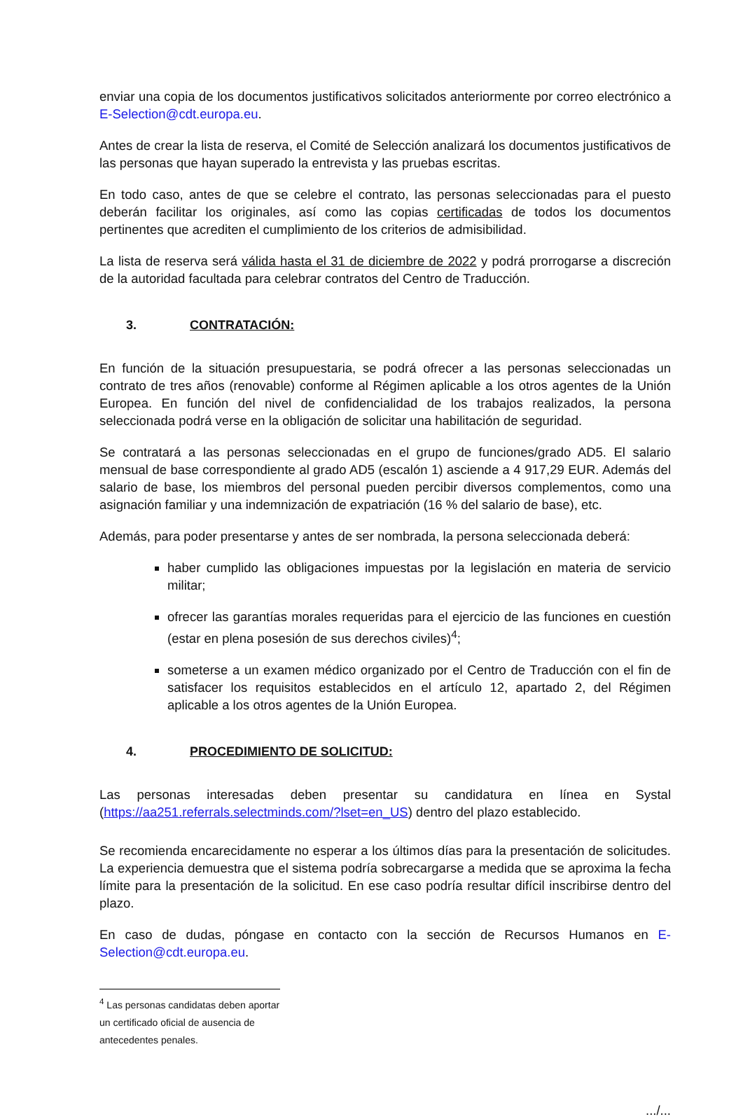enviar una copia de los documentos justificativos solicitados anteriormente por correo electrónico a E-Selection@cdt.europa.eu.
Antes de crear la lista de reserva, el Comité de Selección analizará los documentos justificativos de las personas que hayan superado la entrevista y las pruebas escritas.
En todo caso, antes de que se celebre el contrato, las personas seleccionadas para el puesto deberán facilitar los originales, así como las copias certificadas de todos los documentos pertinentes que acrediten el cumplimiento de los criterios de admisibilidad.
La lista de reserva será válida hasta el 31 de diciembre de 2022 y podrá prorrogarse a discreción de la autoridad facultada para celebrar contratos del Centro de Traducción.
3. CONTRATACIÓN:
En función de la situación presupuestaria, se podrá ofrecer a las personas seleccionadas un contrato de tres años (renovable) conforme al Régimen aplicable a los otros agentes de la Unión Europea. En función del nivel de confidencialidad de los trabajos realizados, la persona seleccionada podrá verse en la obligación de solicitar una habilitación de seguridad.
Se contratará a las personas seleccionadas en el grupo de funciones/grado AD5. El salario mensual de base correspondiente al grado AD5 (escalón 1) asciende a 4 917,29 EUR. Además del salario de base, los miembros del personal pueden percibir diversos complementos, como una asignación familiar y una indemnización de expatriación (16 % del salario de base), etc.
Además, para poder presentarse y antes de ser nombrada, la persona seleccionada deberá:
haber cumplido las obligaciones impuestas por la legislación en materia de servicio militar;
ofrecer las garantías morales requeridas para el ejercicio de las funciones en cuestión (estar en plena posesión de sus derechos civiles)<sup>4</sup>;
someterse a un examen médico organizado por el Centro de Traducción con el fin de satisfacer los requisitos establecidos en el artículo 12, apartado 2, del Régimen aplicable a los otros agentes de la Unión Europea.
4. PROCEDIMIENTO DE SOLICITUD:
Las personas interesadas deben presentar su candidatura en línea en Systal (https://aa251.referrals.selectminds.com/?lset=en_US) dentro del plazo establecido.
Se recomienda encarecidamente no esperar a los últimos días para la presentación de solicitudes. La experiencia demuestra que el sistema podría sobrecargarse a medida que se aproxima la fecha límite para la presentación de la solicitud. En ese caso podría resultar difícil inscribirse dentro del plazo.
En caso de dudas, póngase en contacto con la sección de Recursos Humanos en E-Selection@cdt.europa.eu.
<sup>4</sup> Las personas candidatas deben aportar un certificado oficial de ausencia de antecedentes penales.
.../...